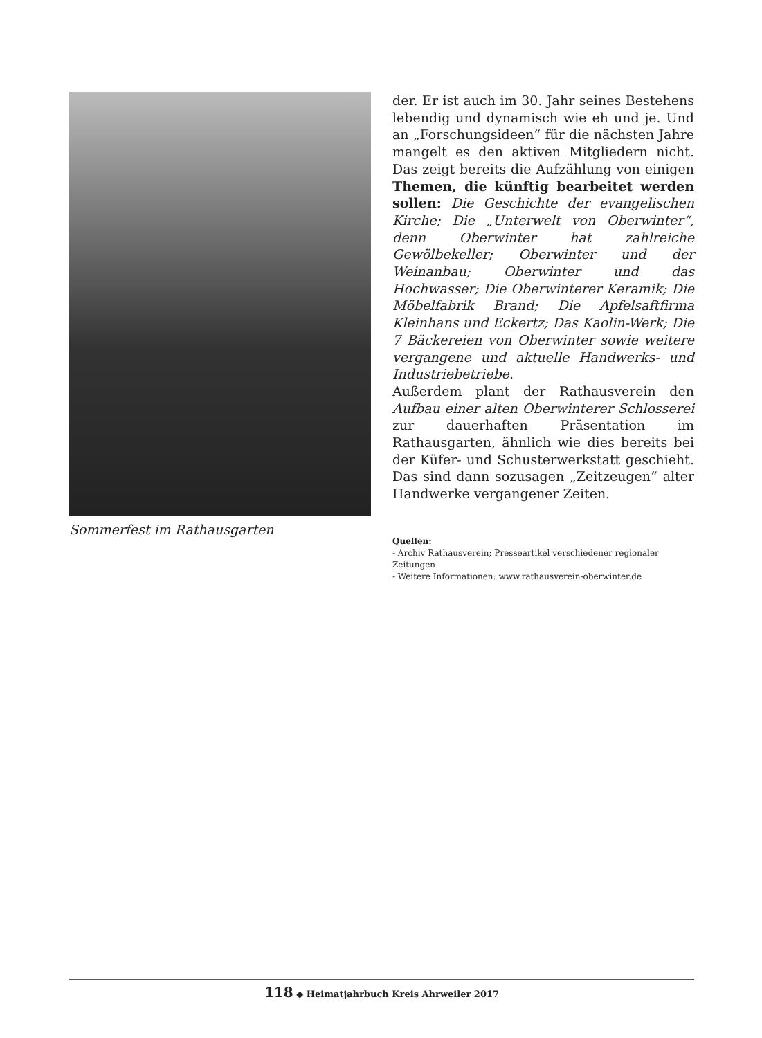Sommerfest im Rathausgarten
der. Er ist auch im 30. Jahr seines Bestehens lebendig und dynamisch wie eh und je. Und an „Forschungsideen“ für die nächsten Jahre mangelt es den aktiven Mitgliedern nicht. Das zeigt bereits die Aufzählung von einigen Themen, die künftig bearbeitet werden sollen: Die Geschichte der evangelischen Kirche; Die „Unterwelt von Oberwinter“, denn Oberwinter hat zahlreiche Gewölbekeller; Oberwinter und der Weinanbau; Oberwinter und das Hochwasser; Die Oberwinterer Keramik; Die Möbelfabrik Brand; Die Apfelsaftfirma Kleinhans und Eckertz; Das Kaolin-Werk; Die 7 Bäckereien von Oberwinter sowie weitere vergangene und aktuelle Handwerks- und Industriebetriebe.
Außerdem plant der Rathausverein den Aufbau einer alten Oberwinterer Schlosserei zur dauerhaften Präsentation im Rathausgarten, ähnlich wie dies bereits bei der Küfer- und Schusterwerkstatt geschieht. Das sind dann sozusagen „Zeitzeugen“ alter Handwerke vergangener Zeiten.
Quellen:
- Archiv Rathausverein; Presseartikel verschiedener regionaler Zeitungen
- Weitere Informationen: www.rathausverein-oberwinter.de
118 ◆ Heimatjahrbuch Kreis Ahrweiler 2017